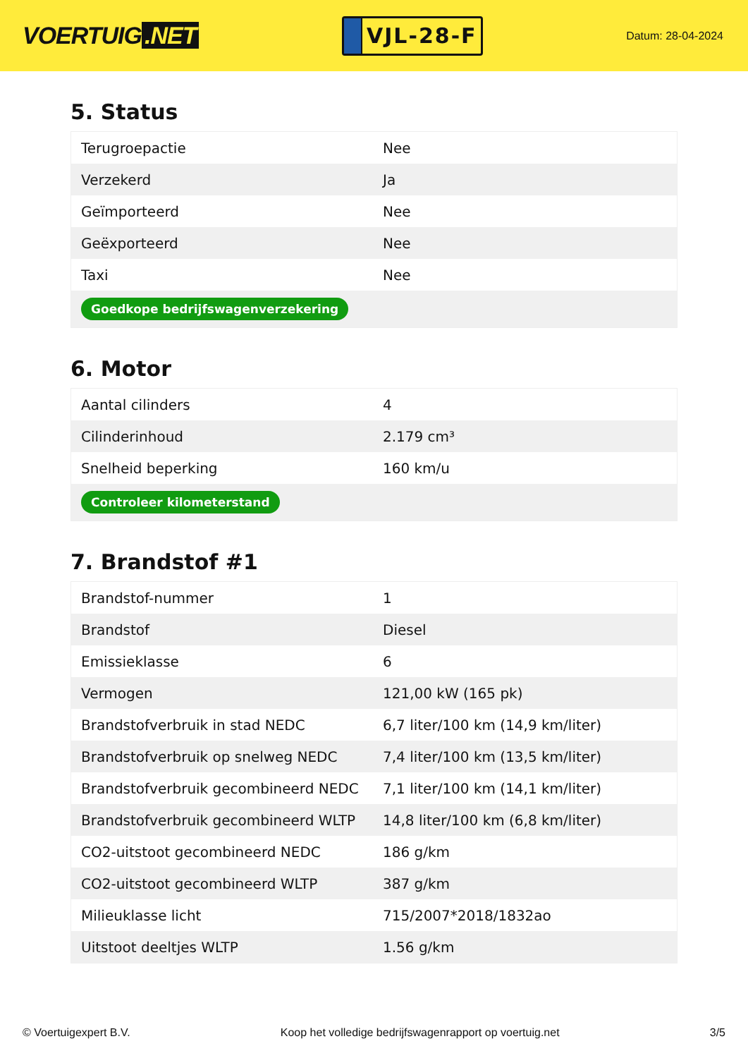VOERTUIG.NET
VJL-28-F
Datum: 28-04-2024
5. Status
| Terugroepactie | Nee |
| Verzekerd | Ja |
| Geïmporteerd | Nee |
| Geëxporteerd | Nee |
| Taxi | Nee |
| Goedkope bedrijfswagenverzekering | |
6. Motor
| Aantal cilinders | 4 |
| Cilinderinhoud | 2.179 cm³ |
| Snelheid beperking | 160 km/u |
| Controleer kilometerstand | |
7. Brandstof #1
| Brandstof-nummer | 1 |
| Brandstof | Diesel |
| Emissieklasse | 6 |
| Vermogen | 121,00 kW (165 pk) |
| Brandstofverbruik in stad NEDC | 6,7 liter/100 km (14,9 km/liter) |
| Brandstofverbruik op snelweg NEDC | 7,4 liter/100 km (13,5 km/liter) |
| Brandstofverbruik gecombineerd NEDC | 7,1 liter/100 km (14,1 km/liter) |
| Brandstofverbruik gecombineerd WLTP | 14,8 liter/100 km (6,8 km/liter) |
| CO2-uitstoot gecombineerd NEDC | 186 g/km |
| CO2-uitstoot gecombineerd WLTP | 387 g/km |
| Milieuklasse licht | 715/2007*2018/1832ao |
| Uitstoot deeltjes WLTP | 1.56 g/km |
© Voertuigexpert B.V. Koop het volledige bedrijfswagenrapport op voertuig.net 3/5